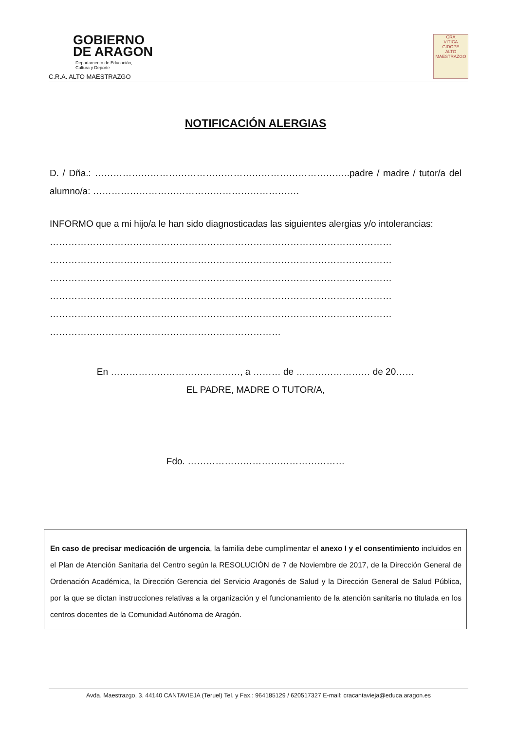GOBIERNO
DE ARAGON
Departamento de Educación,
Cultura y Deporte
C.R.A. ALTO MAESTRAZGO
CRA
VITICA
GIDOPE
ALTO
MAESTRAZGO
NOTIFICACIÓN ALERGIAS
D. / Dña.: ………………………………………………………………………..padre / madre / tutor/a del alumno/a: ………………………………………………………….
INFORMO que a mi hijo/a le han sido diagnosticadas las siguientes alergias y/o intolerancias:
…………………………………………………………………………………………………
…………………………………………………………………………………………………
…………………………………………………………………………………………………
…………………………………………………………………………………………………
…………………………………………………………………………………………………
…………………………………………………………………
En ……………………………………, a ……… de …………………… de 20……
EL PADRE, MADRE O TUTOR/A,
Fdo. ……………………………………………
En caso de precisar medicación de urgencia, la familia debe cumplimentar el anexo I y el consentimiento incluidos en el Plan de Atención Sanitaria del Centro según la RESOLUCIÓN de 7 de Noviembre de 2017, de la Dirección General de Ordenación Académica, la Dirección Gerencia del Servicio Aragonés de Salud y la Dirección General de Salud Pública, por la que se dictan instrucciones relativas a la organización y el funcionamiento de la atención sanitaria no titulada en los centros docentes de la Comunidad Autónoma de Aragón.
Avda. Maestrazgo, 3. 44140 CANTAVIEJA (Teruel) Tel. y Fax.: 964185129 / 620517327 E-mail: cracantavieja@educa.aragon.es